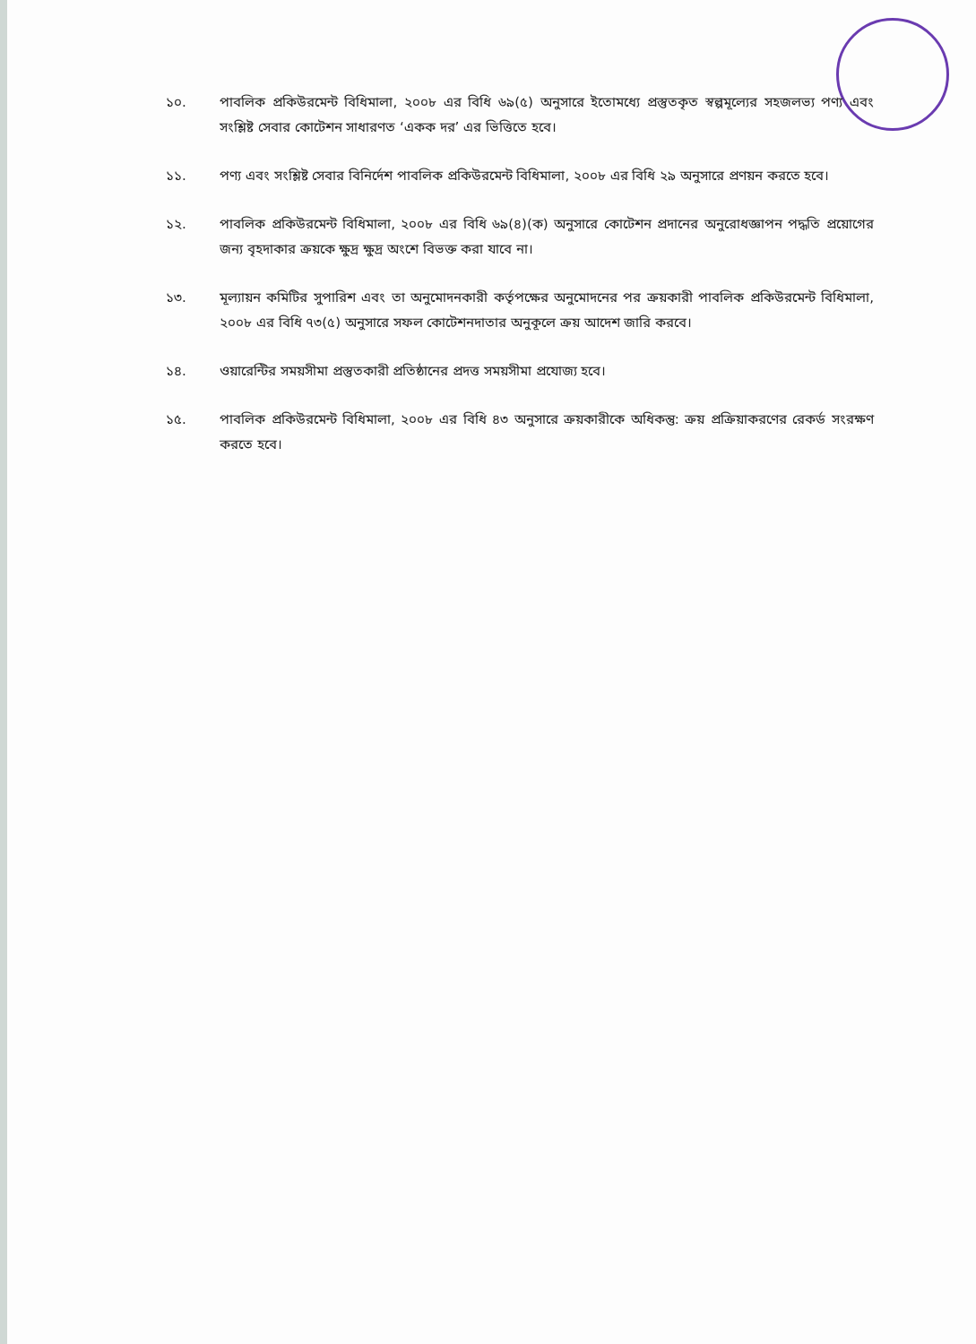১০. পাবলিক প্রকিউরমেন্ট বিধিমালা, ২০০৮ এর বিধি ৬৯(৫) অনুসারে ইতোমধ্যে প্রস্তুতকৃত স্বল্পমূল্যের সহজলভ্য পণ্য এবং সংশ্লিষ্ট সেবার কোটেশন সাধারণত ‘একক দর’ এর ভিত্তিতে হবে।
১১. পণ্য এবং সংশ্লিষ্ট সেবার বিনির্দেশ পাবলিক প্রকিউরমেন্ট বিধিমালা, ২০০৮ এর বিধি ২৯ অনুসারে প্রণয়ন করতে হবে।
১২. পাবলিক প্রকিউরমেন্ট বিধিমালা, ২০০৮ এর বিধি ৬৯(৪)(ক) অনুসারে কোটেশন প্রদানের অনুরোধজ্ঞাপন পদ্ধতি প্রয়োগের জন্য বৃহদাকার ক্রয়কে ক্ষুদ্র ক্ষুদ্র অংশে বিভক্ত করা যাবে না।
১৩. মূল্যায়ন কমিটির সুপারিশ এবং তা অনুমোদনকারী কর্তৃপক্ষের অনুমোদনের পর ক্রয়কারী পাবলিক প্রকিউরমেন্ট বিধিমালা, ২০০৮ এর বিধি ৭৩(৫) অনুসারে সফল কোটেশনদাতার অনুকূলে ক্রয় আদেশ জারি করবে।
১৪. ওয়ারেন্টির সময়সীমা প্রস্তুতকারী প্রতিষ্ঠানের প্রদত্ত সময়সীমা প্রযোজ্য হবে।
১৫. পাবলিক প্রকিউরমেন্ট বিধিমালা, ২০০৮ এর বিধি ৪৩ অনুসারে ক্রয়কারীকে অধিকন্তু: ক্রয় প্রক্রিয়াকরণের রেকর্ড সংরক্ষণ করতে হবে।